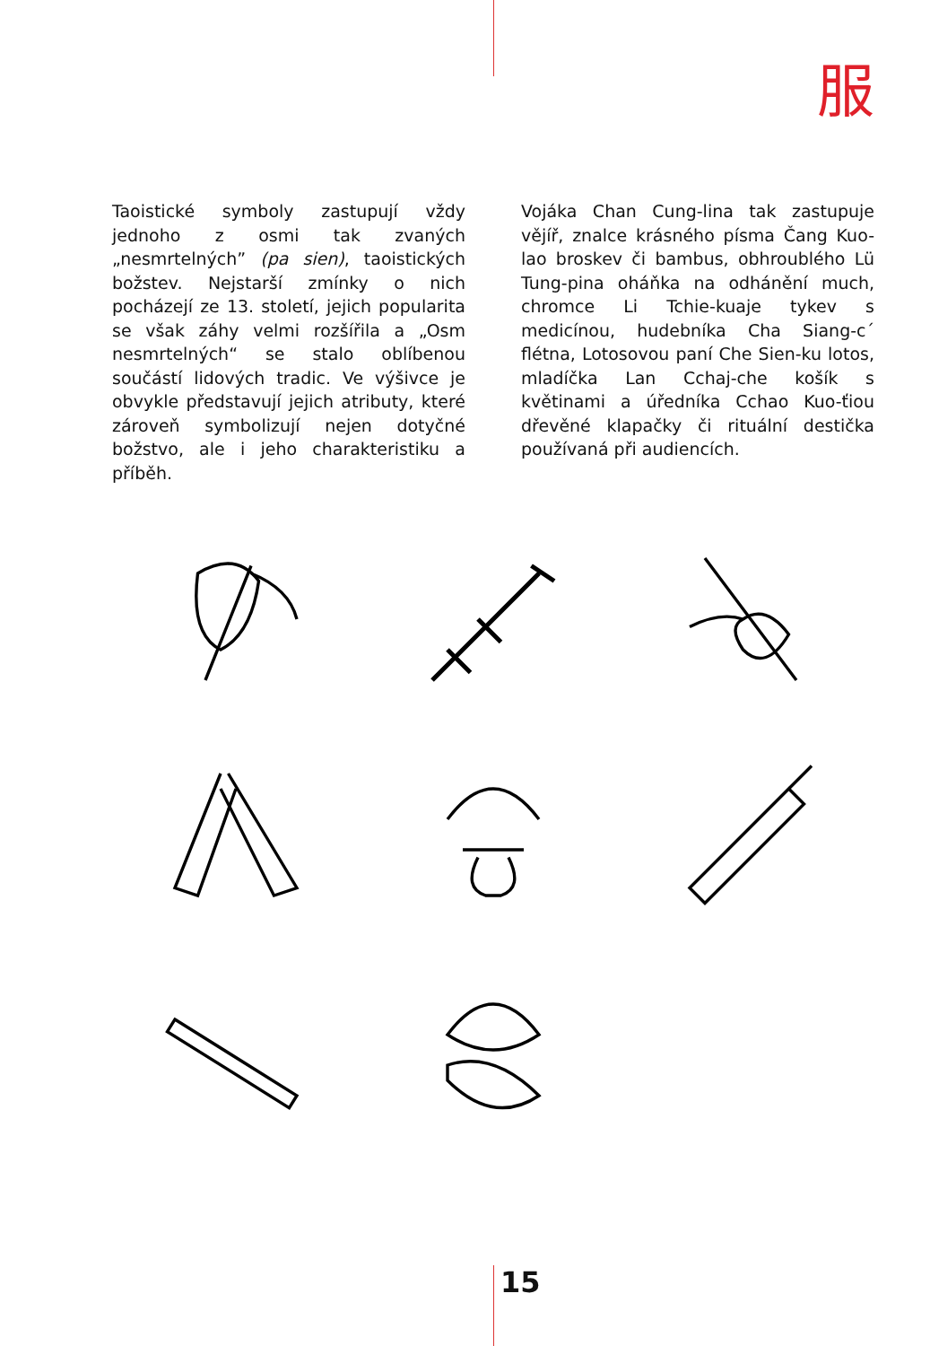服
Taoistické symboly zastupují vždy jednoho z osmi tak zvaných „nesmrtelných” (pa sien), taoistických božstev. Nejstarší zmínky o nich pocházejí ze 13. století, jejich popularita se však záhy velmi rozšířila a „Osm nesmrtelných“ se stalo oblíbenou součástí lidových tradic. Ve výšivce je obvykle představují jejich atributy, které zároveň symbolizují nejen dotyčné božstvo, ale i jeho charakteristiku a příběh.
Vojáka Chan Cung-lina tak zastupuje vějíř, znalce krásného písma Čang Kuo-lao broskev či bambus, obhroublého Lü Tung-pina oháňka na odhánění much, chromce Li Tchie-kuaje tykev s medicínou, hudebníka Cha Siang-c´ flétna, Lotosovou paní Che Sien-ku lotos, mladíčka Lan Cchaj-che košík s květinami a úředníka Cchao Kuo-ťiou dřevěné klapačky či rituální destička používaná při audiencích.
15